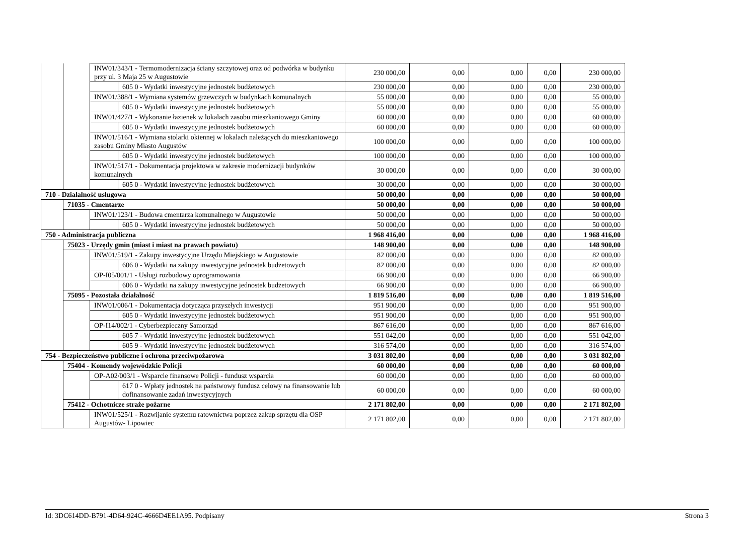| | | INW01/343/1 - Termomodernizacja ściany szczytowej oraz od podwórka w budynku przy ul. 3 Maja 25 w Augustowie | | 230 000,00 | 0,00 | 0,00 | 0,00 | 230 000,00 |
| | | | 605 0 - Wydatki inwestycyjne jednostek budżetowych | 230 000,00 | 0,00 | 0,00 | 0,00 | 230 000,00 |
| | | INW01/388/1 - Wymiana systemów grzewczych w budynkach komunalnych | | 55 000,00 | 0,00 | 0,00 | 0,00 | 55 000,00 |
| | | | 605 0 - Wydatki inwestycyjne jednostek budżetowych | 55 000,00 | 0,00 | 0,00 | 0,00 | 55 000,00 |
| | | INW01/427/1 - Wykonanie łazienek w lokalach zasobu mieszkaniowego Gminy | | 60 000,00 | 0,00 | 0,00 | 0,00 | 60 000,00 |
| | | | 605 0 - Wydatki inwestycyjne jednostek budżetowych | 60 000,00 | 0,00 | 0,00 | 0,00 | 60 000,00 |
| | | INW01/516/1 - Wymiana stolarki okiennej w lokalach należących do mieszkaniowego zasobu Gminy Miasto Augustów | | 100 000,00 | 0,00 | 0,00 | 0,00 | 100 000,00 |
| | | | 605 0 - Wydatki inwestycyjne jednostek budżetowych | 100 000,00 | 0,00 | 0,00 | 0,00 | 100 000,00 |
| | | INW01/517/1 - Dokumentacja projektowa w zakresie modernizacji budynków komunalnych | | 30 000,00 | 0,00 | 0,00 | 0,00 | 30 000,00 |
| | | | 605 0 - Wydatki inwestycyjne jednostek budżetowych | 30 000,00 | 0,00 | 0,00 | 0,00 | 30 000,00 |
| 710 - Działalność usługowa | | | | 50 000,00 | 0,00 | 0,00 | 0,00 | 50 000,00 |
| | 71035 - Cmentarze | | | 50 000,00 | 0,00 | 0,00 | 0,00 | 50 000,00 |
| | | INW01/123/1 - Budowa cmentarza komunalnego w Augustowie | | 50 000,00 | 0,00 | 0,00 | 0,00 | 50 000,00 |
| | | | 605 0 - Wydatki inwestycyjne jednostek budżetowych | 50 000,00 | 0,00 | 0,00 | 0,00 | 50 000,00 |
| 750 - Administracja publiczna | | | | 1 968 416,00 | 0,00 | 0,00 | 0,00 | 1 968 416,00 |
| | 75023 - Urzędy gmin (miast i miast na prawach powiatu) | | | 148 900,00 | 0,00 | 0,00 | 0,00 | 148 900,00 |
| | | INW01/519/1 - Zakupy inwestycyjne Urzędu Miejskiego w Augustowie | | 82 000,00 | 0,00 | 0,00 | 0,00 | 82 000,00 |
| | | | 606 0 - Wydatki na zakupy inwestycyjne jednostek budżetowych | 82 000,00 | 0,00 | 0,00 | 0,00 | 82 000,00 |
| | | OP-I05/001/1 - Usługi rozbudowy oprogramowania | | 66 900,00 | 0,00 | 0,00 | 0,00 | 66 900,00 |
| | | | 606 0 - Wydatki na zakupy inwestycyjne jednostek budżetowych | 66 900,00 | 0,00 | 0,00 | 0,00 | 66 900,00 |
| | 75095 - Pozostała działalność | | | 1 819 516,00 | 0,00 | 0,00 | 0,00 | 1 819 516,00 |
| | | INW01/006/1 - Dokumentacja dotycząca przyszłych inwestycji | | 951 900,00 | 0,00 | 0,00 | 0,00 | 951 900,00 |
| | | | 605 0 - Wydatki inwestycyjne jednostek budżetowych | 951 900,00 | 0,00 | 0,00 | 0,00 | 951 900,00 |
| | | OP-I14/002/1 - Cyberbezpieczny Samorząd | | 867 616,00 | 0,00 | 0,00 | 0,00 | 867 616,00 |
| | | | 605 7 - Wydatki inwestycyjne jednostek budżetowych | 551 042,00 | 0,00 | 0,00 | 0,00 | 551 042,00 |
| | | | 605 9 - Wydatki inwestycyjne jednostek budżetowych | 316 574,00 | 0,00 | 0,00 | 0,00 | 316 574,00 |
| 754 - Bezpieczeństwo publiczne i ochrona przeciwpożarowa | | | | 3 031 802,00 | 0,00 | 0,00 | 0,00 | 3 031 802,00 |
| | 75404 - Komendy wojewódzkie Policji | | | 60 000,00 | 0,00 | 0,00 | 0,00 | 60 000,00 |
| | | OP-A02/003/1 - Wsparcie finansowe Policji - fundusz wsparcia | | 60 000,00 | 0,00 | 0,00 | 0,00 | 60 000,00 |
| | | | 617 0 - Wpłaty jednostek na państwowy fundusz celowy na finansowanie lub dofinansowanie zadań inwestycyjnych | 60 000,00 | 0,00 | 0,00 | 0,00 | 60 000,00 |
| | 75412 - Ochotnicze straże pożarne | | | 2 171 802,00 | 0,00 | 0,00 | 0,00 | 2 171 802,00 |
| | | INW01/525/1 - Rozwijanie systemu ratownictwa poprzez zakup sprzętu dla OSP Augustów- Lipowiec | | 2 171 802,00 | 0,00 | 0,00 | 0,00 | 2 171 802,00 |
Id: 3DC614DD-B791-4D64-924C-4666D4EE1A95. Podpisany Strona 3